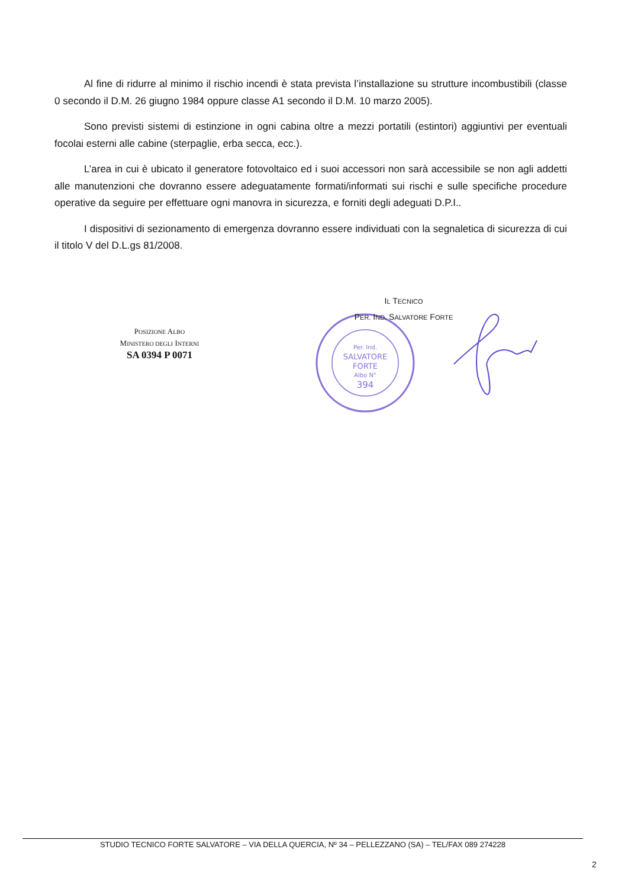Al fine di ridurre al minimo il rischio incendi è stata prevista l’installazione su strutture incombustibili (classe 0 secondo il D.M. 26 giugno 1984 oppure classe A1 secondo il D.M. 10 marzo 2005).
Sono previsti sistemi di estinzione in ogni cabina oltre a mezzi portatili (estintori) aggiuntivi per eventuali focolai esterni alle cabine (sterpaglie, erba secca, ecc.).
L’area in cui è ubicato il generatore fotovoltaico ed i suoi accessori non sarà accessibile se non agli addetti alle manutenzioni che dovranno essere adeguatamente formati/informati sui rischi e sulle specifiche procedure operative da seguire per effettuare ogni manovra in sicurezza, e forniti degli adeguati D.P.I..
I dispositivi di sezionamento di emergenza dovranno essere individuati con la segnaletica di sicurezza di cui il titolo V del D.L.gs 81/2008.
POSIZIONE ALBO
MINISTERO DEGLI INTERNI
SA 0394 P 0071
Per. Ind.
SALVATORE
FORTE
Albo N°
394
IL TECNICO
PER. IND. SALVATORE FORTE
STUDIO TECNICO FORTE SALVATORE – VIA DELLA QUERCIA, Nº 34 – PELLEZZANO (SA) – TEL/FAX 089 274228
2